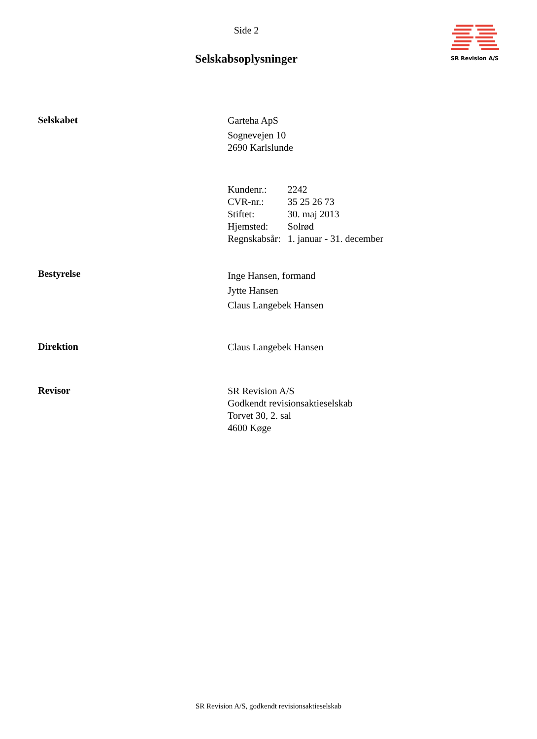Side 2
SR Revision A/S
Selskabsoplysninger
Selskabet
Garteha ApS
Sognevejen 10
2690 Karlslunde
| Kundenr.: | 2242 |
| CVR-nr.: | 35 25 26 73 |
| Stiftet: | 30. maj 2013 |
| Hjemsted: | Solrød |
| Regnskabsår: | 1. januar - 31. december |
Bestyrelse
Inge Hansen, formand
Jytte Hansen
Claus Langebek Hansen
Direktion
Claus Langebek Hansen
Revisor
SR Revision A/S
Godkendt revisionsaktieselskab
Torvet 30, 2. sal
4600 Køge
SR Revision A/S, godkendt revisionsaktieselskab